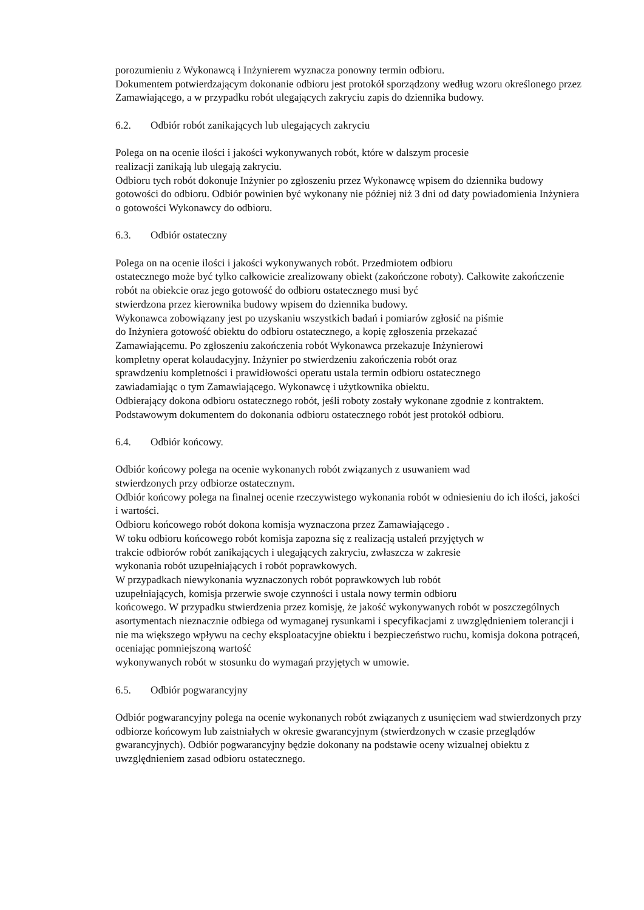porozumieniu z Wykonawcą i Inżynierem wyznacza ponowny termin odbioru.
Dokumentem potwierdzającym dokonanie odbioru jest protokół sporządzony według wzoru określonego przez Zamawiającego, a w przypadku robót ulegających zakryciu zapis do dziennika budowy.
6.2. Odbiór robót zanikających lub ulegających zakryciu
Polega on na ocenie ilości i jakości wykonywanych robót, które w dalszym procesie
realizacji zanikają lub ulegają zakryciu.
Odbioru tych robót dokonuje Inżynier po zgłoszeniu przez Wykonawcę wpisem do dziennika budowy gotowości do odbioru. Odbiór powinien być wykonany nie później niż 3 dni od daty powiadomienia Inżyniera o gotowości Wykonawcy do odbioru.
6.3. Odbiór ostateczny
Polega on na ocenie ilości i jakości wykonywanych robót. Przedmiotem odbioru
ostatecznego może być tylko całkowicie zrealizowany obiekt (zakończone roboty). Całkowite zakończenie robót na obiekcie oraz jego gotowość do odbioru ostatecznego musi być
stwierdzona przez kierownika budowy wpisem do dziennika budowy.
Wykonawca zobowiązany jest po uzyskaniu wszystkich badań i pomiarów zgłosić na piśmie
do Inżyniera gotowość obiektu do odbioru ostatecznego, a kopię zgłoszenia przekazać
Zamawiającemu. Po zgłoszeniu zakończenia robót Wykonawca przekazuje Inżynierowi
kompletny operat kolaudacyjny. Inżynier po stwierdzeniu zakończenia robót oraz
sprawdzeniu kompletności i prawidłowości operatu ustala termin odbioru ostatecznego
zawiadamiając o tym Zamawiającego. Wykonawcę i użytkownika obiektu.
Odbierający dokona odbioru ostatecznego robót, jeśli roboty zostały wykonane zgodnie z kontraktem.
Podstawowym dokumentem do dokonania odbioru ostatecznego robót jest protokół odbioru.
6.4. Odbiór końcowy.
Odbiór końcowy polega na ocenie wykonanych robót związanych z usuwaniem wad
stwierdzonych przy odbiorze ostatecznym.
Odbiór końcowy polega na finalnej ocenie rzeczywistego wykonania robót w odniesieniu do ich ilości, jakości i wartości.
Odbioru końcowego robót dokona komisja wyznaczona przez Zamawiającego .
W toku odbioru końcowego robót komisja zapozna się z realizacją ustaleń przyjętych w
trakcie odbiorów robót zanikających i ulegających zakryciu, zwłaszcza w zakresie
wykonania robót uzupełniających i robót poprawkowych.
W przypadkach niewykonania wyznaczonych robót poprawkowych lub robót
uzupełniających, komisja przerwie swoje czynności i ustala nowy termin odbioru
końcowego. W przypadku stwierdzenia przez komisję, że jakość wykonywanych robót w poszczególnych asortymentach nieznacznie odbiega od wymaganej rysunkami i specyfikacjami z uwzględnieniem tolerancji i nie ma większego wpływu na cechy eksploatacyjne obiektu i bezpieczeństwo ruchu, komisja dokona potrąceń, oceniając pomniejszoną wartość
wykonywanych robót w stosunku do wymagań przyjętych w umowie.
6.5. Odbiór pogwarancyjny
Odbiór pogwarancyjny polega na ocenie wykonanych robót związanych z usunięciem wad stwierdzonych przy odbiorze końcowym lub zaistniałych w okresie gwarancyjnym (stwierdzonych w czasie przeglądów gwarancyjnych). Odbiór pogwarancyjny będzie dokonany na podstawie oceny wizualnej obiektu z uwzględnieniem zasad odbioru ostatecznego.